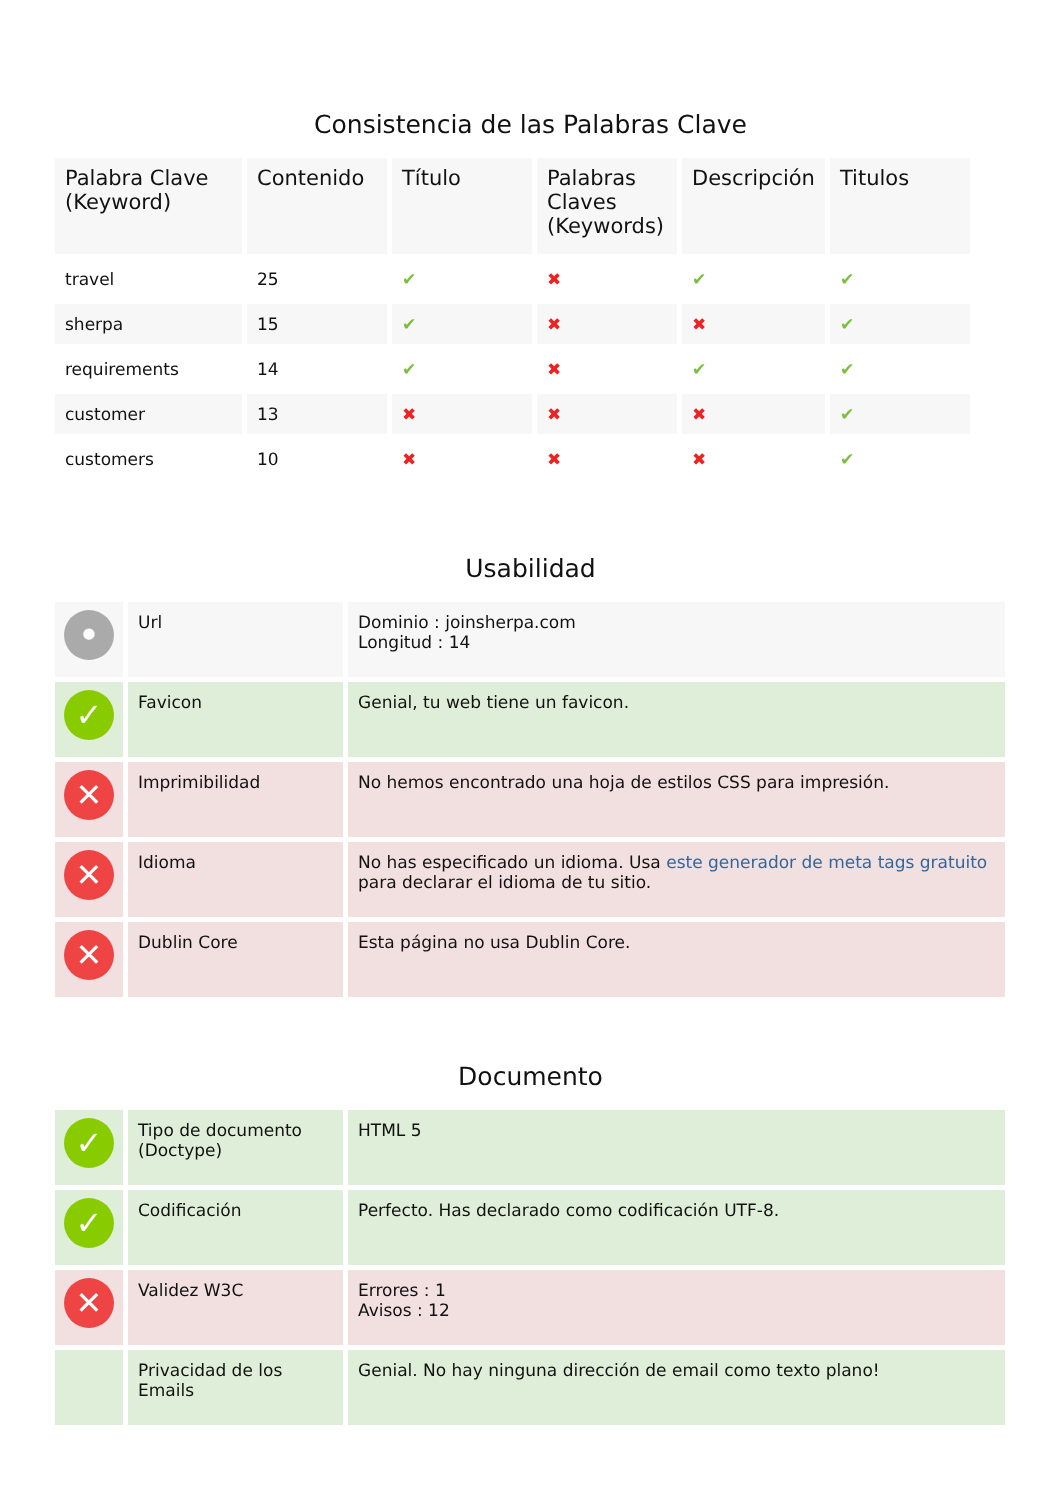Consistencia de las Palabras Clave
| Palabra Clave (Keyword) | Contenido | Título | Palabras Claves (Keywords) | Descripción | Titulos |
| --- | --- | --- | --- | --- | --- |
| travel | 25 | ✔ | ✖ | ✔ | ✔ |
| sherpa | 15 | ✔ | ✖ | ✖ | ✔ |
| requirements | 14 | ✔ | ✖ | ✔ | ✔ |
| customer | 13 | ✖ | ✖ | ✖ | ✔ |
| customers | 10 | ✖ | ✖ | ✖ | ✔ |
Usabilidad
| • | Url | Dominio : joinsherpa.com Longitud : 14 |
| ✓ | Favicon | Genial, tu web tiene un favicon. |
| ✕ | Imprimibilidad | No hemos encontrado una hoja de estilos CSS para impresión. |
| ✕ | Idioma | No has especificado un idioma. Usa este generador de meta tags gratuito para declarar el idioma de tu sitio. |
| ✕ | Dublin Core | Esta página no usa Dublin Core. |
Documento
| ✓ | Tipo de documento (Doctype) | HTML 5 |
| ✓ | Codificación | Perfecto. Has declarado como codificación UTF-8. |
| ✕ | Validez W3C | Errores : 1 Avisos : 12 |
| | Privacidad de los Emails | Genial. No hay ninguna dirección de email como texto plano! |